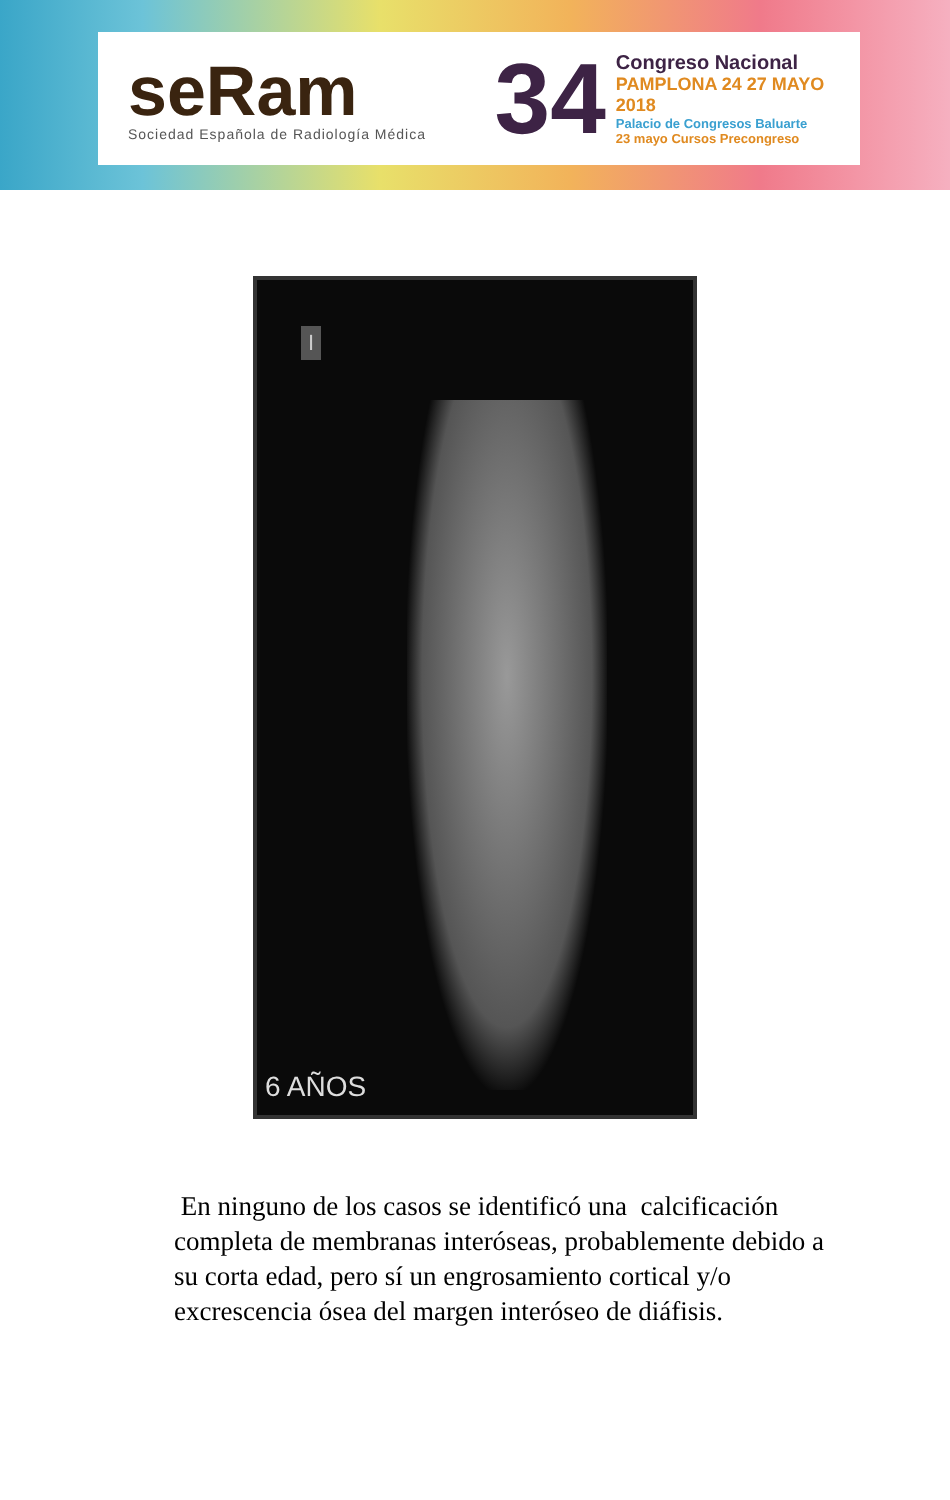seRam
Sociedad Española de Radiología Médica
34
Congreso Nacional
PAMPLONA 24 27 MAYO 2018
Palacio de Congresos Baluarte
23 mayo Cursos Precongreso
I
6 AÑOS
En ninguno de los casos se identificó una calcificación completa de membranas interóseas, probablemente debido a su corta edad, pero sí un engrosamiento cortical y/o excrescencia ósea del margen interóseo de diáfisis.